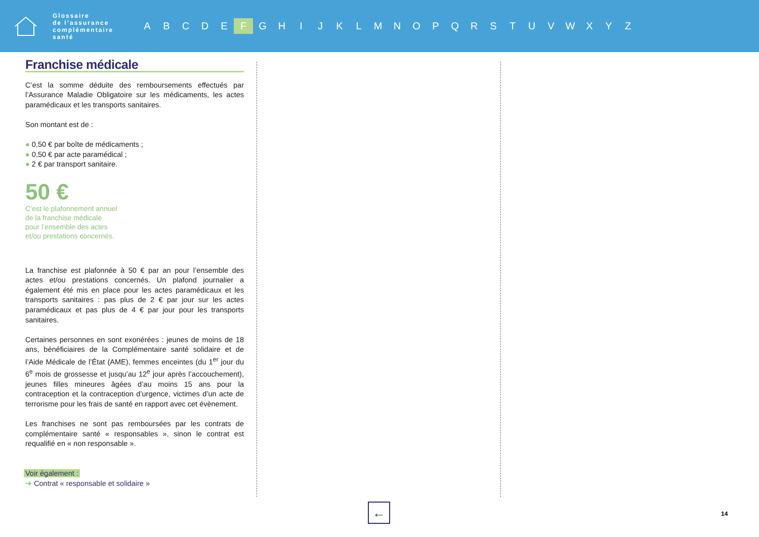Glossaire
de l’assurance
complémentaire
santé
A B C D E F G H I J K L M N O P Q R S T U V W X Y Z
Franchise médicale
C’est la somme déduite des remboursements effectués par l’Assurance Maladie Obligatoire sur les médicaments, les actes paramédicaux et les transports sanitaires.
Son montant est de :
● 0,50 € par boîte de médicaments ;
● 0,50 € par acte paramédical ;
● 2 € par transport sanitaire.
50 €
C’est le plafonnement annuel
de la franchise médicale
pour l’ensemble des actes
et/ou prestations concernés.
La franchise est plafonnée à 50 € par an pour l’ensemble des actes et/ou prestations concernés. Un plafond journalier a également été mis en place pour les actes paramédicaux et les transports sanitaires : pas plus de 2 € par jour sur les actes paramédicaux et pas plus de 4 € par jour pour les transports sanitaires.
Certaines personnes en sont exonérées : jeunes de moins de 18 ans, bénéficiaires de la Complémentaire santé solidaire et de l’Aide Médicale de l’État (AME), femmes enceintes (du 1<sup>er</sup> jour du 6<sup>e</sup> mois de grossesse et jusqu’au 12<sup>e</sup> jour après l’accouchement), jeunes filles mineures âgées d’au moins 15 ans pour la contraception et la contraception d’urgence, victimes d’un acte de terrorisme pour les frais de santé en rapport avec cet évènement.
Les franchises ne sont pas remboursées par les contrats de complémentaire santé « responsables », sinon le contrat est requalifié en « non responsable ».
Voir également :
➔ Contrat « responsable et solidaire »
← 14